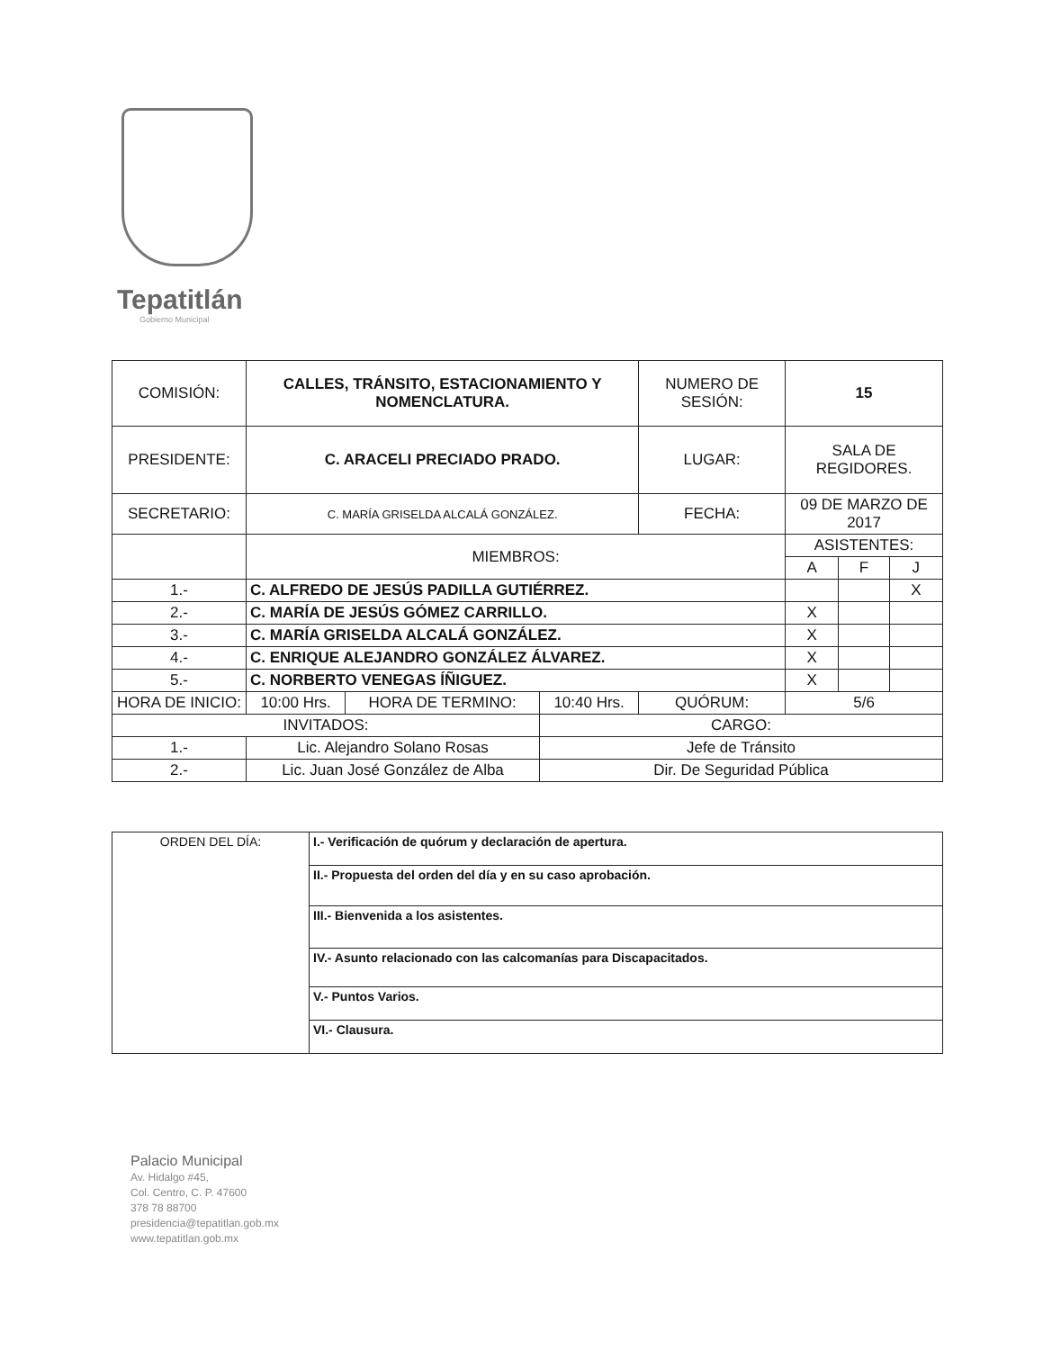Tepatitlán
Gobierno Municipal
| COMISIÓN: | CALLES, TRÁNSITO, ESTACIONAMIENTO Y NOMENCLATURA. | | | | NUMERO DE SESIÓN: | 15 | | |
| PRESIDENTE: | C. ARACELI PRECIADO PRADO. | | | | LUGAR: | SALA DE REGIDORES. | | |
| SECRETARIO: | C. MARÍA GRISELDA ALCALÁ GONZÁLEZ. | | | | FECHA: | 09 DE MARZO DE 2017 | | |
| | MIEMBROS: | | | | | ASISTENTES: | | |
| | | | | | | A | F | J |
| 1.- | C. ALFREDO DE JESÚS PADILLA GUTIÉRREZ. | | | | | | | X |
| 2.- | C. MARÍA DE JESÚS GÓMEZ CARRILLO. | | | | | X | | |
| 3.- | C. MARÍA GRISELDA ALCALÁ GONZÁLEZ. | | | | | X | | |
| 4.- | C. ENRIQUE ALEJANDRO GONZÁLEZ ÁLVAREZ. | | | | | X | | |
| 5.- | C. NORBERTO VENEGAS ÍÑIGUEZ. | | | | | X | | |
| HORA DE INICIO: | 10:00 Hrs. | HORA DE TERMINO: | 10:40 Hrs. | QUÓRUM: | | 5/6 | | |
| INVITADOS: | | | CARGO: | | | | | |
| 1.- | Lic. Alejandro Solano Rosas | | Jefe de Tránsito | | | | | |
| 2.- | Lic. Juan José González de Alba | | Dir. De Seguridad Pública | | | | | |
| ORDEN DEL DÍA: | I.- Verificación de quórum y declaración de apertura. |
| | II.- Propuesta del orden del día y en su caso aprobación. |
| | III.- Bienvenida a los asistentes. |
| | IV.- Asunto relacionado con las calcomanías para Discapacitados. |
| | V.- Puntos Varios. |
| | VI.- Clausura. |
Palacio Municipal
Av. Hidalgo #45,
Col. Centro, C. P. 47600
378 78 88700
presidencia@tepatitlan.gob.mx
www.tepatitlan.gob.mx